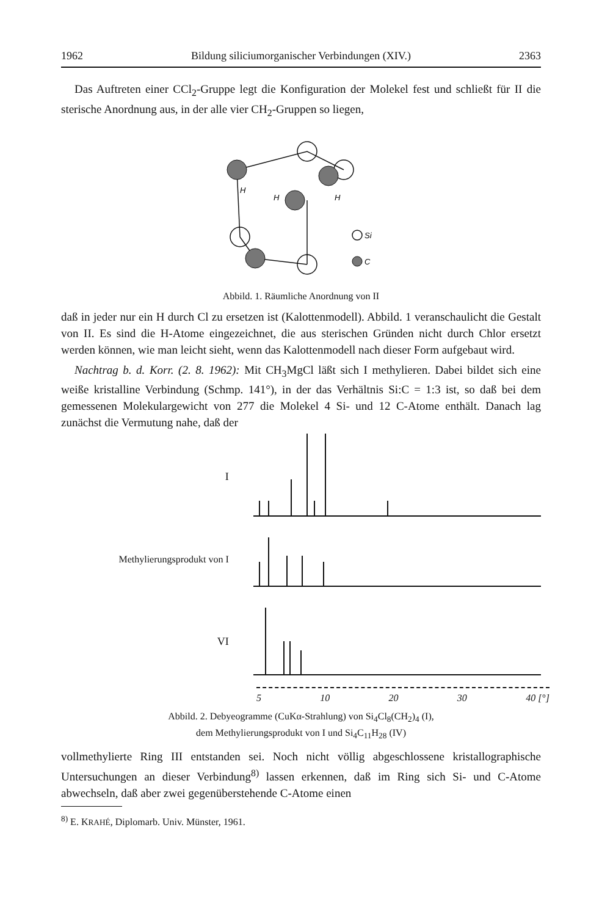1962 Bildung siliciumorganischer Verbindungen (XIV.) 2363
Das Auftreten einer CCl<sub>2</sub>-Gruppe legt die Konfiguration der Molekel fest und schließt für II die sterische Anordnung aus, in der alle vier CH<sub>2</sub>-Gruppen so liegen,
H
H
H
Si
C
Abbild. 1. Räumliche Anordnung von II
daß in jeder nur ein H durch Cl zu ersetzen ist (Kalottenmodell). Abbild. 1 veranschaulicht die Gestalt von II. Es sind die H-Atome eingezeichnet, die aus sterischen Gründen nicht durch Chlor ersetzt werden können, wie man leicht sieht, wenn das Kalottenmodell nach dieser Form aufgebaut wird.
Nachtrag b. d. Korr. (2. 8. 1962): Mit CH<sub>3</sub>MgCl läßt sich I methylieren. Dabei bildet sich eine weiße kristalline Verbindung (Schmp. 141°), in der das Verhältnis Si:C = 1:3 ist, so daß bei dem gemessenen Molekulargewicht von 277 die Molekel 4 Si- und 12 C-Atome enthält. Danach lag zunächst die Vermutung nahe, daß der
I
Methylierungsprodukt von I
VI
5 10 20 30 40 [°]
Abbild. 2. Debyeogramme (CuKα-Strahlung) von Si<sub>4</sub>Cl<sub>8</sub>(CH<sub>2</sub>)<sub>4</sub> (I),
dem Methylierungsprodukt von I und Si<sub>4</sub>C<sub>11</sub>H<sub>28</sub> (IV)
vollmethylierte Ring III entstanden sei. Noch nicht völlig abgeschlossene kristallographische Untersuchungen an dieser Verbindung<sup>8)</sup> lassen erkennen, daß im Ring sich Si- und C-Atome abwechseln, daß aber zwei gegenüberstehende C-Atome einen
<sup>8)</sup> E. KRAHÉ, Diplomarb. Univ. Münster, 1961.